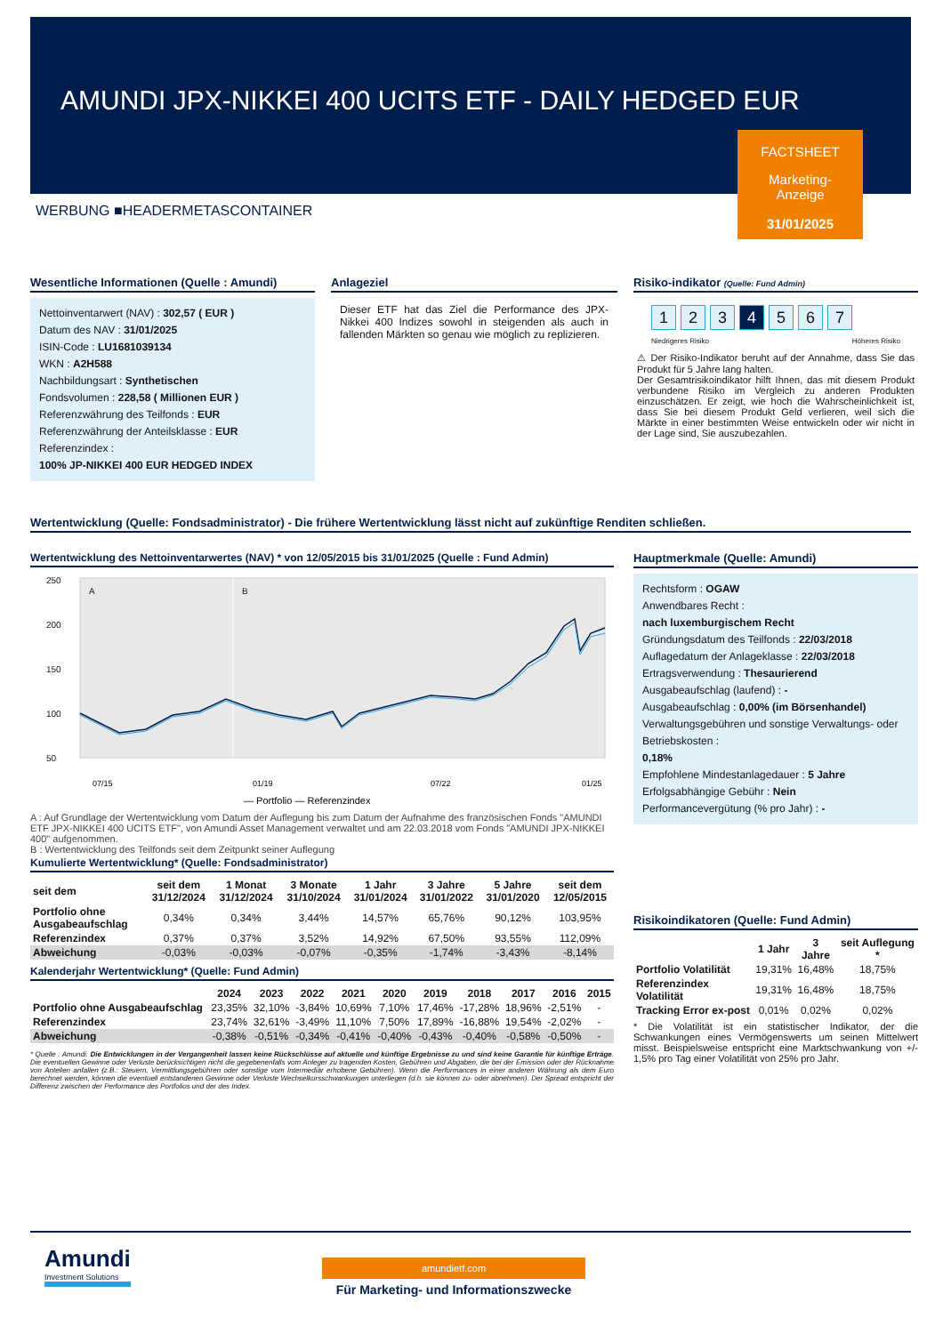AMUNDI JPX-NIKKEI 400 UCITS ETF - DAILY HEDGED EUR
FACTSHEET
Marketing-
Anzeige
31/01/2025
WERBUNG ■HEADERMETASCONTAINER
Wesentliche Informationen (Quelle : Amundi)
Nettoinventarwert (NAV) : 302,57 ( EUR )
Datum des NAV : 31/01/2025
ISIN-Code : LU1681039134
WKN : A2H588
Nachbildungsart : Synthetischen
Fondsvolumen : 228,58 ( Millionen EUR )
Referenzwährung des Teilfonds : EUR
Referenzwährung der Anteilsklasse : EUR
Referenzindex :
100% JP-NIKKEI 400 EUR HEDGED INDEX
Anlageziel
Dieser ETF hat das Ziel die Performance des JPX-Nikkei 400 Indizes sowohl in steigenden als auch in fallenden Märkten so genau wie möglich zu replizieren.
Risiko-indikator (Quelle: Fund Admin)
1 2 3 4 5 6 7
Niedrigeres Risiko Höheres Risiko
⚠ Der Risiko-Indikator beruht auf der Annahme, dass Sie das Produkt für 5 Jahre lang halten.
Der Gesamtrisikoindikator hilft Ihnen, das mit diesem Produkt verbundene Risiko im Vergleich zu anderen Produkten einzuschätzen. Er zeigt, wie hoch die Wahrscheinlichkeit ist, dass Sie bei diesem Produkt Geld verlieren, weil sich die Märkte in einer bestimmten Weise entwickeln oder wir nicht in der Lage sind, Sie auszubezahlen.
Wertentwicklung (Quelle: Fondsadministrator) - Die frühere Wertentwicklung lässt nicht auf zukünftige Renditen schließen.
Wertentwicklung des Nettoinventarwertes (NAV) * von 12/05/2015 bis 31/01/2025 (Quelle : Fund Admin)
250
200
150
100
50
A
B
07/15
01/19
07/22
01/25
— Portfolio — Referenzindex
A : Auf Grundlage der Wertentwicklung vom Datum der Auflegung bis zum Datum der Aufnahme des französischen Fonds "AMUNDI ETF JPX-NIKKEI 400 UCITS ETF", von Amundi Asset Management verwaltet und am 22.03.2018 vom Fonds "AMUNDI JPX-NIKKEI 400" aufgenommen.
B : Wertentwicklung des Teilfonds seit dem Zeitpunkt seiner Auflegung
Kumulierte Wertentwicklung* (Quelle: Fondsadministrator)
| seit dem | seit dem 31/12/2024 | 1 Monat 31/12/2024 | 3 Monate 31/10/2024 | 1 Jahr 31/01/2024 | 3 Jahre 31/01/2022 | 5 Jahre 31/01/2020 | seit dem 12/05/2015 |
| --- | --- | --- | --- | --- | --- | --- | --- |
| Portfolio ohne Ausgabeaufschlag | 0,34% | 0,34% | 3,44% | 14,57% | 65,76% | 90,12% | 103,95% |
| Referenzindex | 0,37% | 0,37% | 3,52% | 14,92% | 67,50% | 93,55% | 112,09% |
| Abweichung | -0,03% | -0,03% | -0,07% | -0,35% | -1,74% | -3,43% | -8,14% |
Kalenderjahr Wertentwicklung* (Quelle: Fund Admin)
| | 2024 | 2023 | 2022 | 2021 | 2020 | 2019 | 2018 | 2017 | 2016 | 2015 |
| --- | --- | --- | --- | --- | --- | --- | --- | --- | --- | --- |
| Portfolio ohne Ausgabeaufschlag | 23,35% | 32,10% | -3,84% | 10,69% | 7,10% | 17,46% | -17,28% | 18,96% | -2,51% | - |
| Referenzindex | 23,74% | 32,61% | -3,49% | 11,10% | 7,50% | 17,89% | -16,88% | 19,54% | -2,02% | - |
| Abweichung | -0,38% | -0,51% | -0,34% | -0,41% | -0,40% | -0,43% | -0,40% | -0,58% | -0,50% | - |
* Quelle : Amundi. Die Entwicklungen in der Vergangenheit lassen keine Rückschlüsse auf aktuelle und künftige Ergebnisse zu und sind keine Garantie für künftige Erträge. Die eventuellen Gewinne oder Verluste berücksichtigen nicht die gegebenenfalls vom Anleger zu tragenden Kosten, Gebühren und Abgaben, die bei der Emission oder der Rücknahme von Anteilen anfallen (z.B.: Steuern, Vermittlungsgebühren oder sonstige vom Intermediär erhobene Gebühren). Wenn die Performances in einer anderen Währung als dem Euro berechnet werden, können die eventuell entstandenen Gewinne oder Verluste Wechselkursschwankungen unterliegen (d.h. sie können zu- oder abnehmen). Der Spread entspricht der Differenz zwischen der Performance des Portfolios und der des Index.
Hauptmerkmale (Quelle: Amundi)
Rechtsform : OGAW
Anwendbares Recht :
nach luxemburgischem Recht
Gründungsdatum des Teilfonds : 22/03/2018
Auflagedatum der Anlageklasse : 22/03/2018
Ertragsverwendung : Thesaurierend
Ausgabeaufschlag (laufend) : -
Ausgabeaufschlag : 0,00% (im Börsenhandel)
Verwaltungsgebühren und sonstige Verwaltungs- oder Betriebskosten :
0,18%
Empfohlene Mindestanlagedauer : 5 Jahre
Erfolgsabhängige Gebühr : Nein
Performancevergütung (% pro Jahr) : -
Risikoindikatoren (Quelle: Fund Admin)
| | 1 Jahr | 3 Jahre | seit Auflegung * |
| --- | --- | --- | --- |
| Portfolio Volatilität | 19,31% | 16,48% | 18,75% |
| Referenzindex Volatilität | 19,31% | 16,48% | 18,75% |
| Tracking Error ex-post | 0,01% | 0,02% | 0,02% |
* Die Volatilität ist ein statistischer Indikator, der die Schwankungen eines Vermögenswerts um seinen Mittelwert misst. Beispielsweise entspricht eine Marktschwankung von +/- 1,5% pro Tag einer Volatilität von 25% pro Jahr.
Amundi
Investment Solutions
amundietf.com
Für Marketing- und Informationszwecke